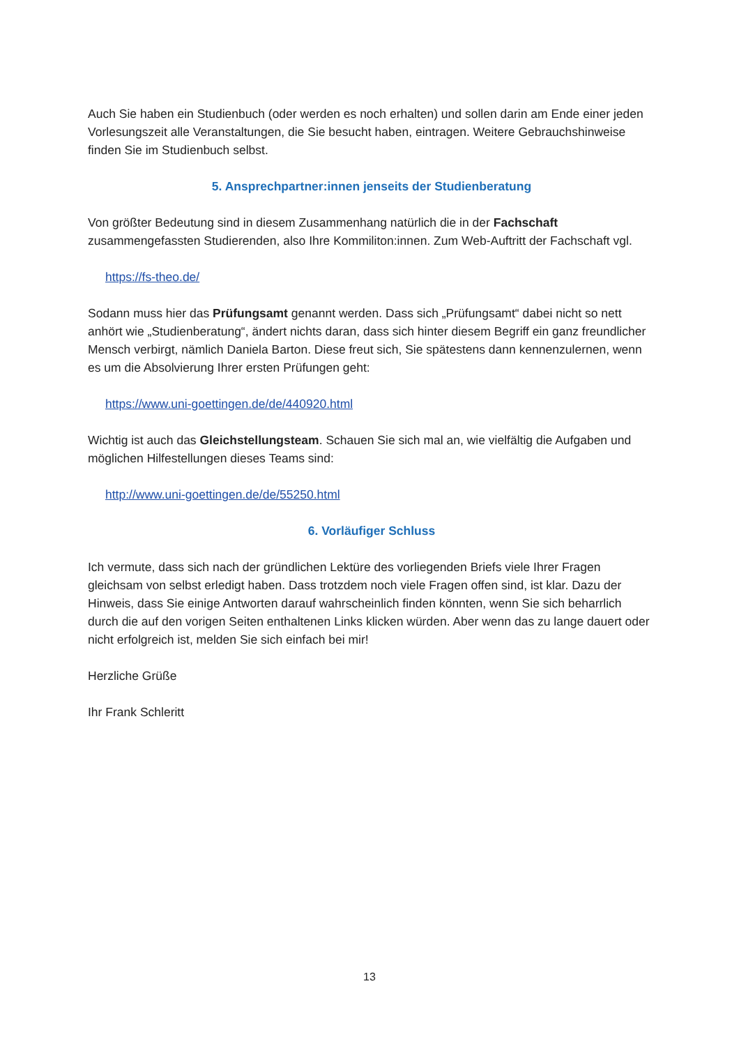Auch Sie haben ein Studienbuch (oder werden es noch erhalten) und sollen darin am Ende einer jeden Vorlesungszeit alle Veranstaltungen, die Sie besucht haben, eintragen. Weitere Gebrauchshinweise finden Sie im Studienbuch selbst.
5. Ansprechpartner:innen jenseits der Studienberatung
Von größter Bedeutung sind in diesem Zusammenhang natürlich die in der Fachschaft zusammengefassten Studierenden, also Ihre Kommiliton:innen. Zum Web-Auftritt der Fachschaft vgl.
https://fs-theo.de/
Sodann muss hier das Prüfungsamt genannt werden. Dass sich „Prüfungsamt“ dabei nicht so nett anhört wie „Studienberatung“, ändert nichts daran, dass sich hinter diesem Begriff ein ganz freundlicher Mensch verbirgt, nämlich Daniela Barton. Diese freut sich, Sie spätestens dann kennenzulernen, wenn es um die Absolvierung Ihrer ersten Prüfungen geht:
https://www.uni-goettingen.de/de/440920.html
Wichtig ist auch das Gleichstellungsteam. Schauen Sie sich mal an, wie vielfältig die Aufgaben und möglichen Hilfestellungen dieses Teams sind:
http://www.uni-goettingen.de/de/55250.html
6. Vorläufiger Schluss
Ich vermute, dass sich nach der gründlichen Lektüre des vorliegenden Briefs viele Ihrer Fragen gleichsam von selbst erledigt haben. Dass trotzdem noch viele Fragen offen sind, ist klar. Dazu der Hinweis, dass Sie einige Antworten darauf wahrscheinlich finden könnten, wenn Sie sich beharrlich durch die auf den vorigen Seiten enthaltenen Links klicken würden. Aber wenn das zu lange dauert oder nicht erfolgreich ist, melden Sie sich einfach bei mir!
Herzliche Grüße
Ihr Frank Schleritt
13